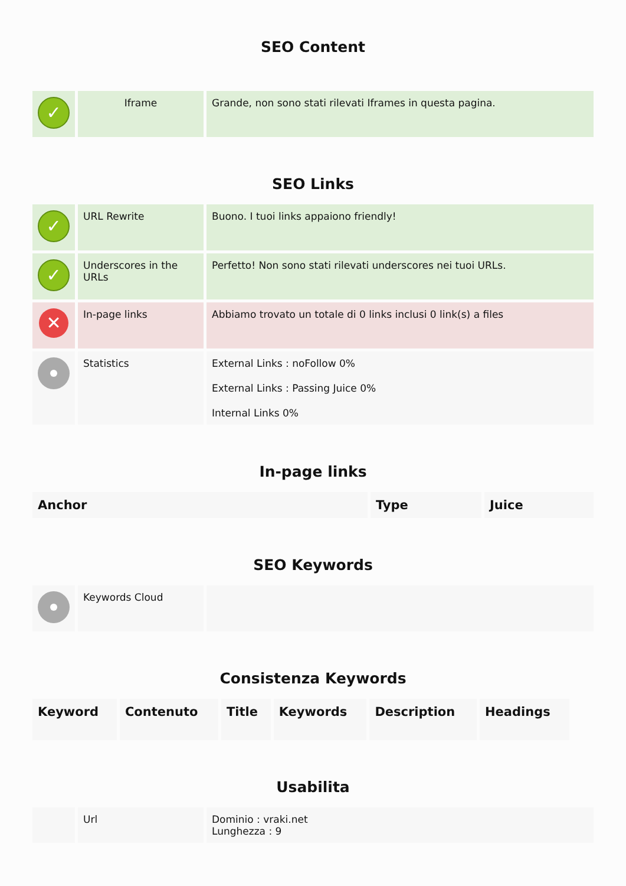SEO Content
| ✓ | Iframe | Grande, non sono stati rilevati Iframes in questa pagina. |
SEO Links
| ✓ | URL Rewrite | Buono. I tuoi links appaiono friendly! |
| ✓ | Underscores in the URLs | Perfetto! Non sono stati rilevati underscores nei tuoi URLs. |
| ✕ | In-page links | Abbiamo trovato un totale di 0 links inclusi 0 link(s) a files |
| | Statistics | External Links : noFollow 0% External Links : Passing Juice 0% Internal Links 0% |
In-page links
| Anchor | Type | Juice |
| --- | --- | --- |
SEO Keywords
| | Keywords Cloud | |
Consistenza Keywords
| Keyword | Contenuto | Title | Keywords | Description | Headings |
| --- | --- | --- | --- | --- | --- |
Usabilita
| | Url | Dominio : vraki.net Lunghezza : 9 |